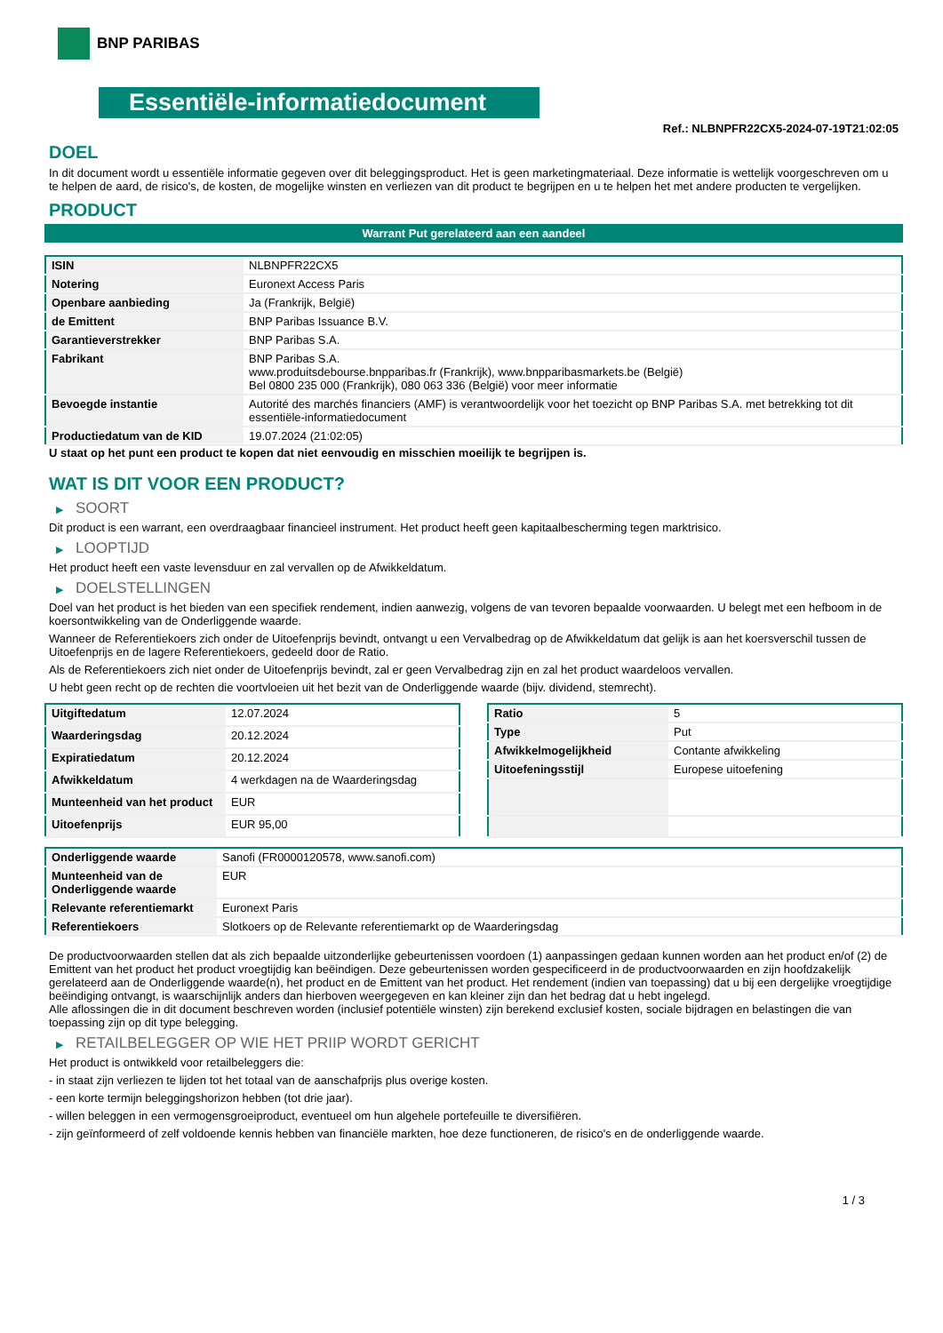BNP PARIBAS
Essentiële-informatiedocument
Ref.: NLBNPFR22CX5-2024-07-19T21:02:05
DOEL
In dit document wordt u essentiële informatie gegeven over dit beleggingsproduct. Het is geen marketingmateriaal. Deze informatie is wettelijk voorgeschreven om u te helpen de aard, de risico's, de kosten, de mogelijke winsten en verliezen van dit product te begrijpen en u te helpen het met andere producten te vergelijken.
PRODUCT
Warrant Put gerelateerd aan een aandeel
| ISIN | NLBNPFR22CX5 |
| Notering | Euronext Access Paris |
| Openbare aanbieding | Ja (Frankrijk, België) |
| de Emittent | BNP Paribas Issuance B.V. |
| Garantieverstrekker | BNP Paribas S.A. |
| Fabrikant | BNP Paribas S.A. www.produitsdebourse.bnpparibas.fr (Frankrijk), www.bnpparibasmarkets.be (België) Bel 0800 235 000 (Frankrijk), 080 063 336 (België) voor meer informatie |
| Bevoegde instantie | Autorité des marchés financiers (AMF) is verantwoordelijk voor het toezicht op BNP Paribas S.A. met betrekking tot dit essentiële-informatiedocument |
| Productiedatum van de KID | 19.07.2024 (21:02:05) |
U staat op het punt een product te kopen dat niet eenvoudig en misschien moeilijk te begrijpen is.
WAT IS DIT VOOR EEN PRODUCT?
▶ SOORT
Dit product is een warrant, een overdraagbaar financieel instrument. Het product heeft geen kapitaalbescherming tegen marktrisico.
▶ LOOPTIJD
Het product heeft een vaste levensduur en zal vervallen op de Afwikkeldatum.
▶ DOELSTELLINGEN
Doel van het product is het bieden van een specifiek rendement, indien aanwezig, volgens de van tevoren bepaalde voorwaarden. U belegt met een hefboom in de koersontwikkeling van de Onderliggende waarde.
Wanneer de Referentiekoers zich onder de Uitoefenprijs bevindt, ontvangt u een Vervalbedrag op de Afwikkeldatum dat gelijk is aan het koersverschil tussen de Uitoefenprijs en de lagere Referentiekoers, gedeeld door de Ratio.
Als de Referentiekoers zich niet onder de Uitoefenprijs bevindt, zal er geen Vervalbedrag zijn en zal het product waardeloos vervallen.
U hebt geen recht op de rechten die voortvloeien uit het bezit van de Onderliggende waarde (bijv. dividend, stemrecht).
| Uitgiftedatum | 12.07.2024 |
| Waarderingsdag | 20.12.2024 |
| Expiratiedatum | 20.12.2024 |
| Afwikkeldatum | 4 werkdagen na de Waarderingsdag |
| Munteenheid van het product | EUR |
| Uitoefenprijs | EUR 95,00 |
| Ratio | 5 |
| Type | Put |
| Afwikkelmogelijkheid | Contante afwikkeling |
| Uitoefeningsstijl | Europese uitoefening |
| Onderliggende waarde | Sanofi (FR0000120578, www.sanofi.com) |
| Munteenheid van de Onderliggende waarde | EUR |
| Relevante referentiemarkt | Euronext Paris |
| Referentiekoers | Slotkoers op de Relevante referentiemarkt op de Waarderingsdag |
De productvoorwaarden stellen dat als zich bepaalde uitzonderlijke gebeurtenissen voordoen (1) aanpassingen gedaan kunnen worden aan het product en/of (2) de Emittent van het product het product vroegtijdig kan beëindigen. Deze gebeurtenissen worden gespecificeerd in de productvoorwaarden en zijn hoofdzakelijk gerelateerd aan de Onderliggende waarde(n), het product en de Emittent van het product. Het rendement (indien van toepassing) dat u bij een dergelijke vroegtijdige beëindiging ontvangt, is waarschijnlijk anders dan hierboven weergegeven en kan kleiner zijn dan het bedrag dat u hebt ingelegd.
Alle aflossingen die in dit document beschreven worden (inclusief potentiële winsten) zijn berekend exclusief kosten, sociale bijdragen en belastingen die van toepassing zijn op dit type belegging.
▶ RETAILBELEGGER OP WIE HET PRIIP WORDT GERICHT
Het product is ontwikkeld voor retailbeleggers die:
- in staat zijn verliezen te lijden tot het totaal van de aanschafprijs plus overige kosten.
- een korte termijn beleggingshorizon hebben (tot drie jaar).
- willen beleggen in een vermogensgroeiproduct, eventueel om hun algehele portefeuille te diversifiëren.
- zijn geïnformeerd of zelf voldoende kennis hebben van financiële markten, hoe deze functioneren, de risico's en de onderliggende waarde.
1 / 3